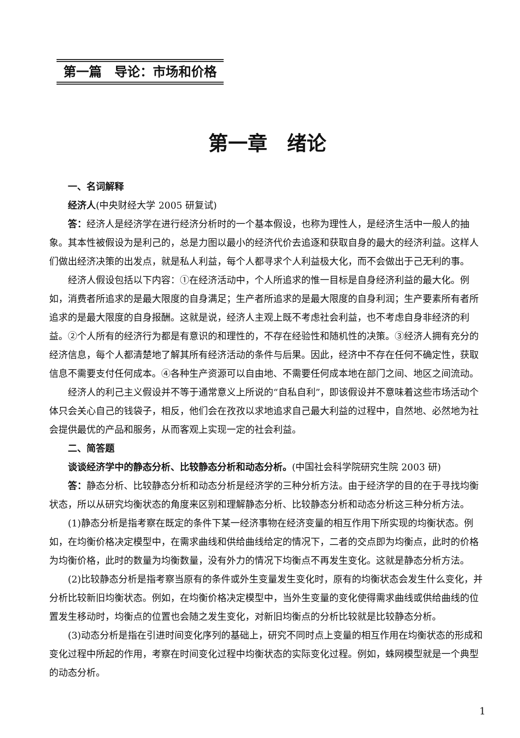第一篇　导论：市场和价格
第一章　绪论
一、名词解释
经济人(中央财经大学 2005 研复试)
答：经济人是经济学在进行经济分析时的一个基本假设，也称为理性人，是经济生活中一般人的抽象。其本性被假设为是利己的，总是力图以最小的经济代价去追逐和获取自身的最大的经济利益。这样人们做出经济决策的出发点，就是私人利益，每个人都寻求个人利益极大化，而不会做出于己无利的事。
经济人假设包括以下内容：①在经济活动中，个人所追求的惟一目标是自身经济利益的最大化。例如，消费者所追求的是最大限度的自身满足；生产者所追求的是最大限度的自身利润；生产要素所有者所追求的是最大限度的自身报酬。这就是说，经济人主观上既不考虑社会利益，也不考虑自身非经济的利益。②个人所有的经济行为都是有意识的和理性的，不存在经验性和随机性的决策。③经济人拥有充分的经济信息，每个人都清楚地了解其所有经济活动的条件与后果。因此，经济中不存在任何不确定性，获取信息不需要支付任何成本。④各种生产资源可以自由地、不需要任何成本地在部门之间、地区之间流动。
经济人的利己主义假设并不等于通常意义上所说的“自私自利”，即该假设并不意味着这些市场活动个体只会关心自己的钱袋子，相反，他们会在孜孜以求地追求自己最大利益的过程中，自然地、必然地为社会提供最优的产品和服务，从而客观上实现一定的社会利益。
二、简答题
谈谈经济学中的静态分析、比较静态分析和动态分析。(中国社会科学院研究生院 2003 研)
答：静态分析、比较静态分析和动态分析是经济学的三种分析方法。由于经济学的目的在于寻找均衡状态，所以从研究均衡状态的角度来区别和理解静态分析、比较静态分析和动态分析这三种分析方法。
(1)静态分析是指考察在既定的条件下某一经济事物在经济变量的相互作用下所实现的均衡状态。例如，在均衡价格决定模型中，在需求曲线和供给曲线给定的情况下，二者的交点即为均衡点，此时的价格为均衡价格，此时的数量为均衡数量，没有外力的情况下均衡点不再发生变化。这就是静态分析方法。
(2)比较静态分析是指考察当原有的条件或外生变量发生变化时，原有的均衡状态会发生什么变化，并分析比较新旧均衡状态。例如，在均衡价格决定模型中，当外生变量的变化使得需求曲线或供给曲线的位置发生移动时，均衡点的位置也会随之发生变化，对新旧均衡点的分析比较就是比较静态分析。
(3)动态分析是指在引进时间变化序列的基础上，研究不同时点上变量的相互作用在均衡状态的形成和变化过程中所起的作用，考察在时间变化过程中均衡状态的实际变化过程。例如，蛛网模型就是一个典型的动态分析。
1